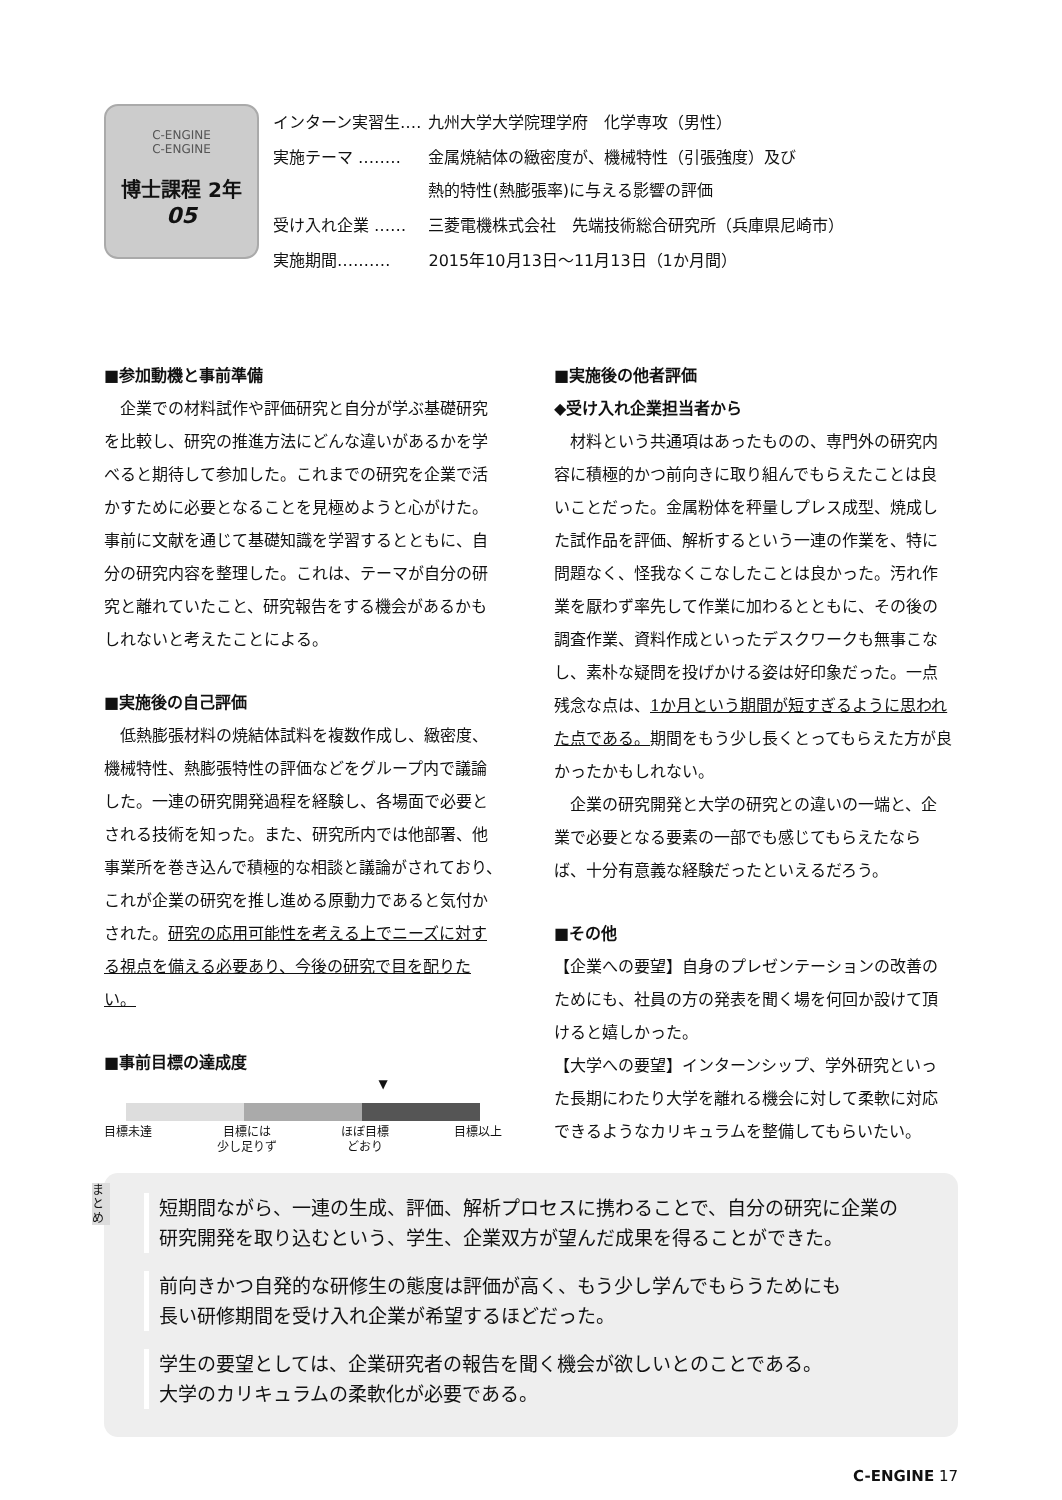C-ENGINE
C-ENGINE
博士課程 2年
05
| インターン実習生‥‥ | 九州大学大学院理学府 化学専攻（男性） |
| 実施テーマ ‥‥‥‥ | 金属焼結体の緻密度が、機械特性（引張強度）及び 熱的特性(熱膨張率)に与える影響の評価 |
| 受け入れ企業 ‥‥‥ | 三菱電機株式会社 先端技術総合研究所（兵庫県尼崎市） |
| 実施期間‥‥‥‥‥ | 2015年10月13日～11月13日（1か月間） |
■参加動機と事前準備
企業での材料試作や評価研究と自分が学ぶ基礎研究を比較し、研究の推進方法にどんな違いがあるかを学べると期待して参加した。これまでの研究を企業で活かすために必要となることを見極めようと心がけた。事前に文献を通じて基礎知識を学習するとともに、自分の研究内容を整理した。これは、テーマが自分の研究と離れていたこと、研究報告をする機会があるかもしれないと考えたことによる。
■実施後の自己評価
低熱膨張材料の焼結体試料を複数作成し、緻密度、機械特性、熱膨張特性の評価などをグループ内で議論した。一連の研究開発過程を経験し、各場面で必要とされる技術を知った。また、研究所内では他部署、他事業所を巻き込んで積極的な相談と議論がされており、これが企業の研究を推し進める原動力であると気付かされた。研究の応用可能性を考える上でニーズに対する視点を備える必要あり、今後の研究で目を配りたい。
■事前目標の達成度
▼
目標未達 目標には
少し足りず ほぼ目標
どおり 目標以上
■実施後の他者評価
◆受け入れ企業担当者から
材料という共通項はあったものの、専門外の研究内容に積極的かつ前向きに取り組んでもらえたことは良いことだった。金属粉体を秤量しプレス成型、焼成した試作品を評価、解析するという一連の作業を、特に問題なく、怪我なくこなしたことは良かった。汚れ作業を厭わず率先して作業に加わるとともに、その後の調査作業、資料作成といったデスクワークも無事こなし、素朴な疑問を投げかける姿は好印象だった。一点残念な点は、1か月という期間が短すぎるように思われた点である。期間をもう少し長くとってもらえた方が良かったかもしれない。
企業の研究開発と大学の研究との違いの一端と、企業で必要となる要素の一部でも感じてもらえたならば、十分有意義な経験だったといえるだろう。
■その他
【企業への要望】自身のプレゼンテーションの改善のためにも、社員の方の発表を聞く場を何回か設けて頂けると嬉しかった。
【大学への要望】インターンシップ、学外研究といった長期にわたり大学を離れる機会に対して柔軟に対応できるようなカリキュラムを整備してもらいたい。
まとめ
短期間ながら、一連の生成、評価、解析プロセスに携わることで、自分の研究に企業の
研究開発を取り込むという、学生、企業双方が望んだ成果を得ることができた。
前向きかつ自発的な研修生の態度は評価が高く、もう少し学んでもらうためにも
長い研修期間を受け入れ企業が希望するほどだった。
学生の要望としては、企業研究者の報告を聞く機会が欲しいとのことである。
大学のカリキュラムの柔軟化が必要である。
C-ENGINE 17